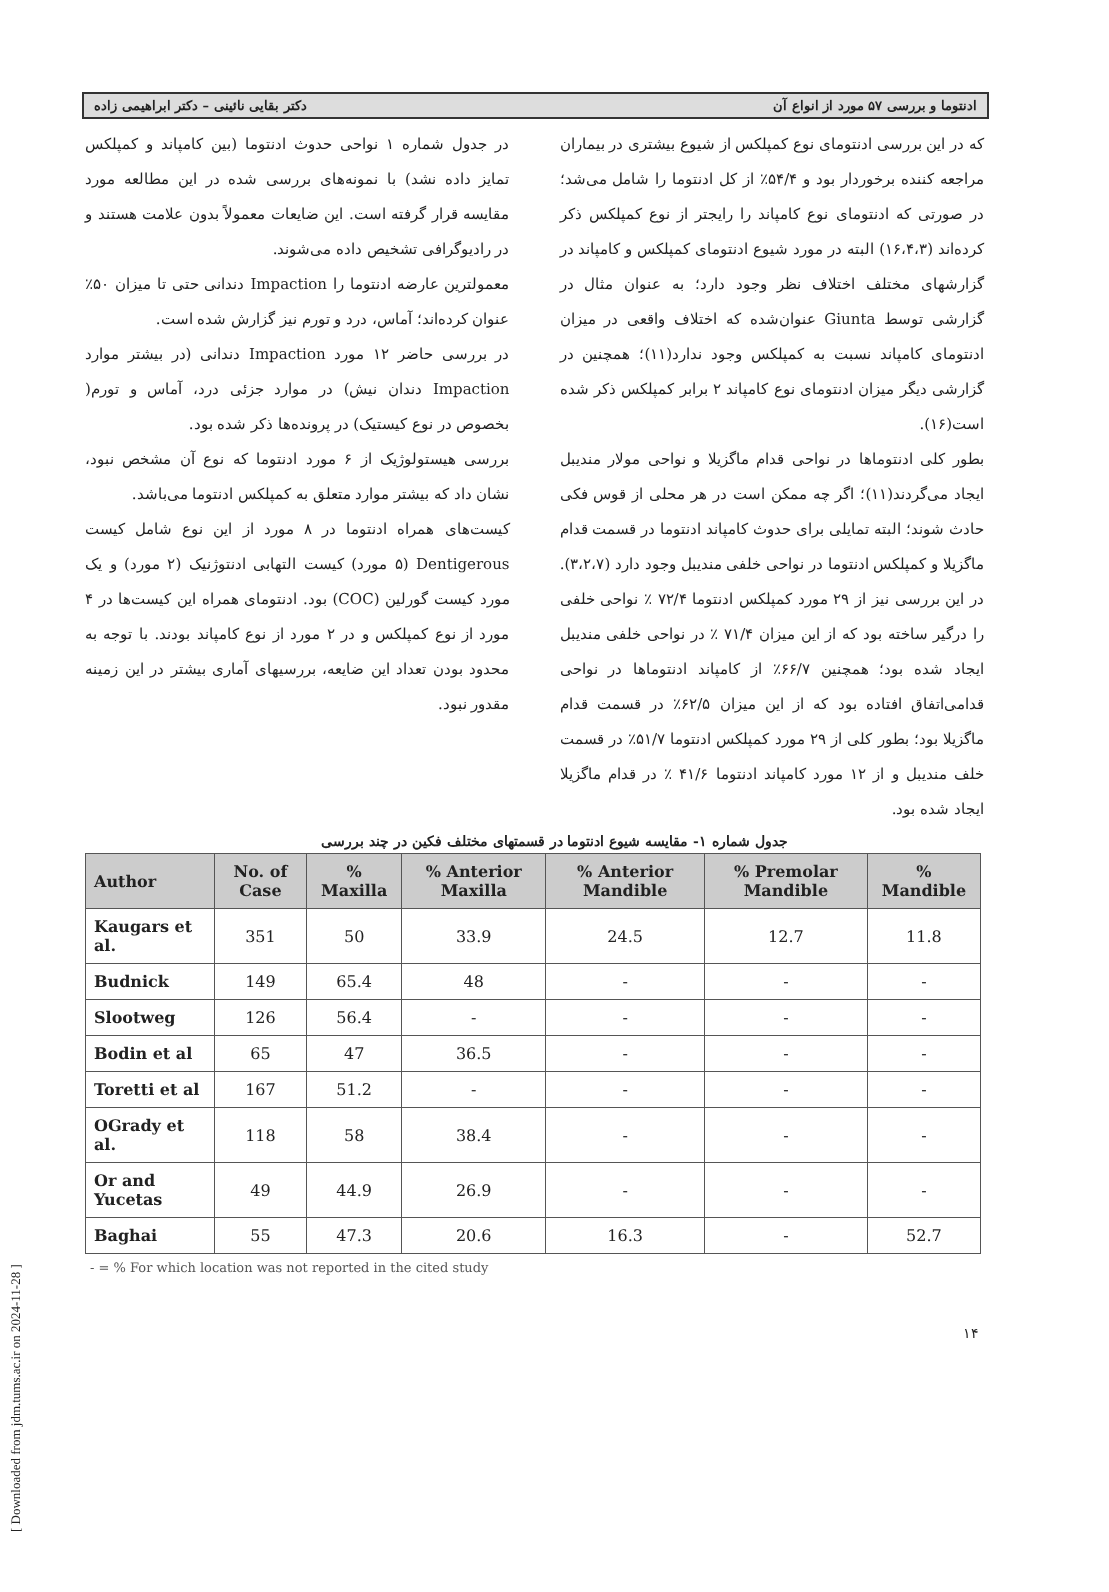ادنتوما و بررسی ۵۷ مورد از انواع آن دکتر بقایی نائینی – دکتر ابراهیمی زاده
که در این بررسی ادنتومای نوع کمپلکس از شیوع بیشتری در بیماران مراجعه کننده برخوردار بود و ۵۴/۴٪ از کل ادنتوما را شامل می‌شد؛ در صورتی که ادنتومای نوع کامپاند را رایجتر از نوع کمپلکس ذکر کرده‌اند (۱۶،۴،۳) البته در مورد شیوع ادنتومای کمپلکس و کامپاند در گزارشهای مختلف اختلاف نظر وجود دارد؛ به عنوان مثال در گزارشی توسط Giunta عنوان‌شده که اختلاف واقعی در میزان ادنتومای کامپاند نسبت به کمپلکس وجود ندارد(۱۱)؛ همچنین در گزارشی دیگر میزان ادنتومای نوع کامپاند ۲ برابر کمپلکس ذکر شده است(۱۶).
بطور کلی ادنتوماها در نواحی قدام ماگزیلا و نواحی مولار مندیبل ایجاد می‌گردند(۱۱)؛ اگر چه ممکن است در هر محلی از قوس فکی حادث شوند؛ البته تمایلی برای حدوث کامپاند ادنتوما در قسمت قدام ماگزیلا و کمپلکس ادنتوما در نواحی خلفی مندیبل وجود دارد (۳،۲،۷).
در این بررسی نیز از ۲۹ مورد کمپلکس ادنتوما ۷۲/۴ ٪ نواحی خلفی را درگیر ساخته بود که از این میزان ۷۱/۴ ٪ در نواحی خلفی مندیبل ایجاد شده بود؛ همچنین ۶۶/۷٪ از کامپاند ادنتوماها در نواحی قدامی‌اتفاق افتاده بود که از این میزان ۶۲/۵٪ در قسمت قدام ماگزیلا بود؛ بطور کلی از ۲۹ مورد کمپلکس ادنتوما ۵۱/۷٪ در قسمت خلف مندیبل و از ۱۲ مورد کامپاند ادنتوما ۴۱/۶ ٪ در قدام ماگزیلا ایجاد شده بود.
در جدول شماره ۱ نواحی حدوث ادنتوما (بین کامپاند و کمپلکس تمایز داده نشد) با نمونه‌های بررسی شده در این مطالعه مورد مقایسه قرار گرفته است. این ضایعات معمولاً بدون علامت هستند و در رادیوگرافی تشخیص داده می‌شوند.
معمولترین عارضه ادنتوما را Impaction دندانی حتی تا میزان ۵۰٪ عنوان کرده‌اند؛ آماس، درد و تورم نیز گزارش شده است.
در بررسی حاضر ۱۲ مورد Impaction دندانی (در بیشتر موارد Impaction دندان نیش) در موارد جزئی درد، آماس و تورم( بخصوص در نوع کیستیک) در پرونده‌ها ذکر شده بود.
بررسی هیستولوژیک از ۶ مورد ادنتوما که نوع آن مشخص نبود، نشان داد که بیشتر موارد متعلق به کمپلکس ادنتوما می‌باشد.
کیست‌های همراه ادنتوما در ۸ مورد از این نوع شامل کیست Dentigerous (۵ مورد) کیست التهابی ادنتوژنیک (۲ مورد) و یک مورد کیست گورلین (COC) بود. ادنتومای همراه این کیست‌ها در ۴ مورد از نوع کمپلکس و در ۲ مورد از نوع کامپاند بودند. با توجه به محدود بودن تعداد این ضایعه، بررسیهای آماری بیشتر در این زمینه مقدور نبود.
جدول شماره ۱- مقایسه شیوع ادنتوما در قسمتهای مختلف فکین در چند بررسی
| Author | No. of Case | % Maxilla | % Anterior Maxilla | % Anterior Mandible | % Premolar Mandible | % Mandible |
| --- | --- | --- | --- | --- | --- | --- |
| Kaugars et al. | 351 | 50 | 33.9 | 24.5 | 12.7 | 11.8 |
| Budnick | 149 | 65.4 | 48 | - | - | - |
| Slootweg | 126 | 56.4 | - | - | - | - |
| Bodin et al | 65 | 47 | 36.5 | - | - | - |
| Toretti et al | 167 | 51.2 | - | - | - | - |
| OGrady et al. | 118 | 58 | 38.4 | - | - | - |
| Or and Yucetas | 49 | 44.9 | 26.9 | - | - | - |
| Baghai | 55 | 47.3 | 20.6 | 16.3 | - | 52.7 |
- = % For which location was not reported in the cited study
۱۴
[ Downloaded from jdm.tums.ac.ir on 2024-11-28 ]